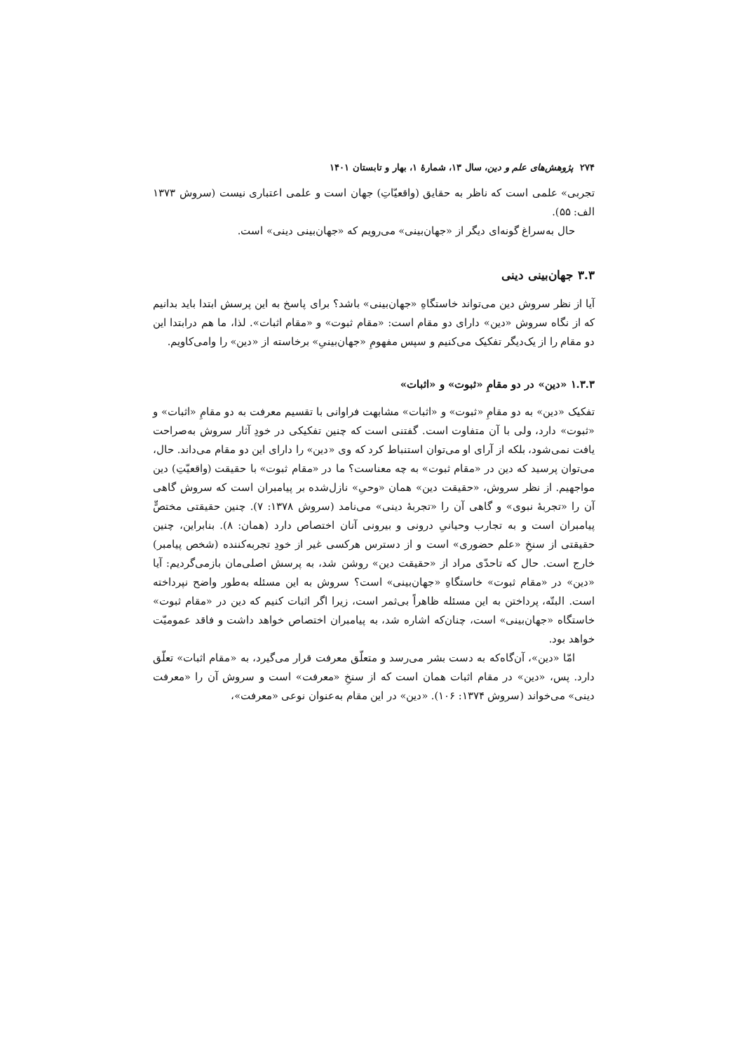۲۷۴ پژوهش‌های علم و دین، سال ۱۳، شمارهٔ ۱، بهار و تابستان ۱۴۰۱
تجربی» علمی است که ناظر به حقایق (واقعیّاتِ) جهان است و علمی اعتباری نیست (سروش ۱۳۷۳ الف: ۵۵).
حال به‌سراغ گونه‌ای دیگر از «جهان‌بینی» می‌رویم که «جهان‌بینی دینی» است.
۳.۳ جهان‌بینی دینی
آیا از نظر سروش دین می‌تواند خاستگاهِ «جهان‌بینی» باشد؟ برای پاسخ به این پرسش ابتدا باید بدانیم که از نگاه سروش «دین» دارای دو مقام است: «مقام ثبوت» و «مقام اثبات». لذا، ما هم درابتدا این دو مقام را از یک‌دیگر تفکیک می‌کنیم و سپس مفهومِ «جهان‌بینیِ» برخاسته از «دین» را وامی‌کاویم.
۱.۳.۳ «دین» در دو مقامِ «ثبوت» و «اثبات»
تفکیک «دین» به دو مقامِ «ثبوت» و «اثبات» مشابهت فراوانی با تقسیم معرفت به دو مقامِ «اثبات» و «ثبوت» دارد، ولی با آن متفاوت است. گفتنی است که چنین تفکیکی در خودِ آثار سروش به‌صراحت یافت نمی‌شود، بلکه از آرای او می‌توان استنباط کرد که وی «دین» را دارای این دو مقام می‌داند. حال، می‌توان پرسید که دین در «مقام ثبوت» به چه معناست؟ ما در «مقام ثبوت» با حقیقت (واقعیّتِ) دین مواجهیم. از نظر سروش، «حقیقت دین» همان «وحیِ» نازل‌شده بر پیامبران است که سروش گاهی آن را «تجربهٔ نبوی» و گاهی آن را «تجربهٔ دینی» می‌نامد (سروش ۱۳۷۸: ۷). چنین حقیقتی مختصٍّ پیامبران است و به تجارب وحیانیِ درونی و بیرونی آنان اختصاص دارد (همان: ۸). بنابراین، چنین حقیقتی از سنخِ «علم حضوری» است و از دسترس هرکسی غیر از خودِ تجربه‌کننده (شخص پیامبر) خارج است. حال که تاحدّی مراد از «حقیقت دین» روشن شد، به پرسش اصلی‌مان بازمی‌گردیم: آیا «دین» در «مقام ثبوت» خاستگاهِ «جهان‌بینی» است؟ سروش به این مسئله به‌طور واضح نپرداخته است. البتّه، پرداختن به این مسئله ظاهراً بی‌ثمر است، زیرا اگر اثبات کنیم که دین در «مقام ثبوت» خاستگاه «جهان‌بینی» است، چنان‌که اشاره شد، به پیامبران اختصاص خواهد داشت و فاقد عمومیّت خواهد بود.
امّا «دین»، آن‌گاه‌که به دست بشر می‌رسد و متعلّق معرفت قرار می‌گیرد، به «مقام اثبات» تعلّق دارد. پس، «دین» در مقام اثبات همان است که از سنخِ «معرفت» است و سروش آن را «معرفت دینی» می‌خواند (سروش ۱۳۷۴: ۱۰۶). «دین» در این مقام به‌عنوان نوعی «معرفت»،